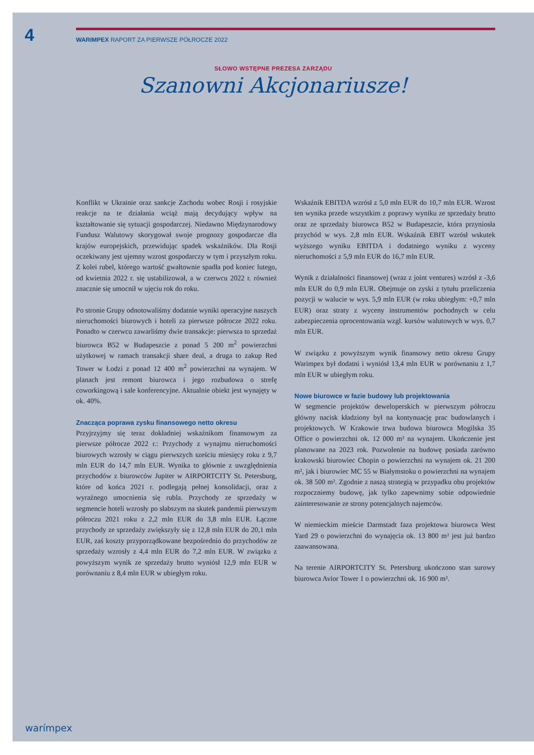4
WARIMPEX RAPORT ZA PIERWSZE PÓŁROCZE 2022
SŁOWO WSTĘPNE PREZESA ZARZĄDU
Szanowni Akcjonariusze!
Konflikt w Ukrainie oraz sankcje Zachodu wobec Rosji i rosyjskie reakcje na te działania wciąż mają decydujący wpływ na kształtowanie się sytuacji gospodarczej. Niedawno Międzynarodowy Fundusz Walutowy skorygował swoje prognozy gospodarcze dla krajów europejskich, przewidując spadek wskaźników. Dla Rosji oczekiwany jest ujemny wzrost gospodarczy w tym i przyszłym roku. Z kolei rubel, którego wartość gwałtownie spadła pod koniec lutego, od kwietnia 2022 r. się ustabilizował, a w czerwcu 2022 r. również znacznie się umocnił w ujęciu rok do roku.
Po stronie Grupy odnotowaliśmy dodatnie wyniki operacyjne naszych nieruchomości biurowych i hoteli za pierwsze półrocze 2022 roku. Ponadto w czerwcu zawarliśmy dwie transakcje: pierwsza to sprzedaż biurowca B52 w Budapeszcie z ponad 5 200 m<sup>2</sup> powierzchni użytkowej w ramach transakcji share deal, a druga to zakup Red Tower w Łodzi z ponad 12 400 m<sup>2</sup> powierzchni na wynajem. W planach jest remont biurowca i jego rozbudowa o strefę coworkingową i sale konferencyjne. Aktualnie obiekt jest wynajęty w ok. 40%.
Znacząca poprawa zysku finansowego netto okresu
Przyjrzyjmy się teraz dokładniej wskaźnikom finansowym za pierwsze półrocze 2022 r.: Przychody z wynajmu nieruchomości biurowych wzrosły w ciągu pierwszych sześciu miesięcy roku z 9,7 mln EUR do 14,7 mln EUR. Wynika to głównie z uwzględnienia przychodów z biurowców Jupiter w AIRPORTCITY St. Petersburg, które od końca 2021 r. podlegają pełnej konsolidacji, oraz z wyraźnego umocnienia się rubla. Przychody ze sprzedaży w segmencie hoteli wzrosły po słabszym na skutek pandemii pierwszym półroczu 2021 roku z 2,2 mln EUR do 3,8 mln EUR. Łączne przychody ze sprzedaży zwiększyły się z 12,8 mln EUR do 20,1 mln EUR, zaś koszty przyporządkowane bezpośrednio do przychodów ze sprzedaży wzrosły z 4,4 mln EUR do 7,2 mln EUR. W związku z powyższym wynik ze sprzedaży brutto wyniósł 12,9 mln EUR w porównaniu z 8,4 mln EUR w ubiegłym roku.
Wskaźnik EBITDA wzrósł z 5,0 mln EUR do 10,7 mln EUR. Wzrost ten wynika przede wszystkim z poprawy wyniku ze sprzedaży brutto oraz ze sprzedaży biurowca B52 w Budapeszcie, która przyniosła przychód w wys. 2,8 mln EUR. Wskaźnik EBIT wzrósł wskutek wyższego wyniku EBITDA i dodatniego wyniku z wyceny nieruchomości z 5,9 mln EUR do 16,7 mln EUR.
Wynik z działalności finansowej (wraz z joint ventures) wzrósł z -3,6 mln EUR do 0,9 mln EUR. Obejmuje on zyski z tytułu przeliczenia pozycji w walucie w wys. 5,9 mln EUR (w roku ubiegłym: +0,7 mln EUR) oraz straty z wyceny instrumentów pochodnych w celu zabezpieczenia oprocentowania wzgl. kursów walutowych w wys. 0,7 mln EUR.
W związku z powyższym wynik finansowy netto okresu Grupy Warimpex był dodatni i wyniósł 13,4 mln EUR w porównaniu z 1,7 mln EUR w ubiegłym roku.
Nowe biurowce w fazie budowy lub projektowania
W segmencie projektów deweloperskich w pierwszym półroczu główny nacisk kładziony był na kontynuację prac budowlanych i projektowych. W Krakowie trwa budowa biurowca Mogilska 35 Office o powierzchni ok. 12 000 m² na wynajem. Ukończenie jest planowane na 2023 rok. Pozwolenie na budowę posiada zarówno krakowski biurowiec Chopin o powierzchni na wynajem ok. 21 200 m², jak i biurowiec MC 55 w Białymstoku o powierzchni na wynajem ok. 38 500 m². Zgodnie z naszą strategią w przypadku obu projektów rozpoczniemy budowę, jak tylko zapewnimy sobie odpowiednie zainteresowanie ze strony potencjalnych najemców.
W niemieckim mieście Darmstadt faza projektowa biurowca West Yard 29 o powierzchni do wynajęcia ok. 13 800 m² jest już bardzo zaawansowana.
Na terenie AIRPORTCITY St. Petersburg ukończono stan surowy biurowca Avior Tower 1 o powierzchni ok. 16 900 m².
warímpex